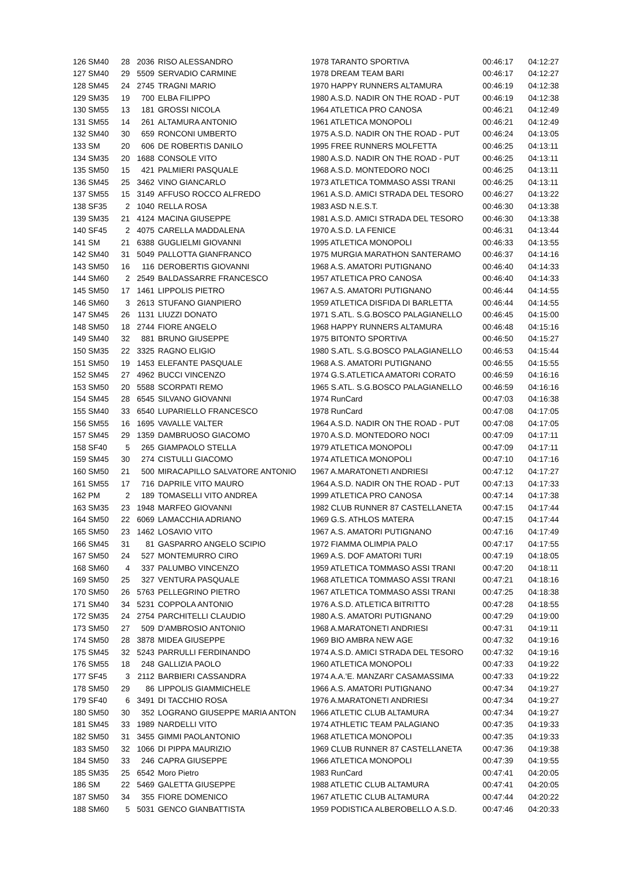| 126 | SM40 | 28 | 2036 | RISO ALESSANDRO | 1978 TARANTO SPORTIVA | 00:46:17 | 04:12:27 |
| 127 | SM40 | 29 | 5509 | SERVADIO CARMINE | 1978 DREAM TEAM BARI | 00:46:17 | 04:12:27 |
| 128 | SM45 | 24 | 2745 | TRAGNI MARIO | 1970 HAPPY RUNNERS ALTAMURA | 00:46:19 | 04:12:38 |
| 129 | SM35 | 19 | 700 | ELBA FILIPPO | 1980 A.S.D. NADIR ON THE ROAD - PUT | 00:46:19 | 04:12:38 |
| 130 | SM55 | 13 | 181 | GROSSI NICOLA | 1964 ATLETICA PRO CANOSA | 00:46:21 | 04:12:49 |
| 131 | SM55 | 14 | 261 | ALTAMURA ANTONIO | 1961 ATLETICA MONOPOLI | 00:46:21 | 04:12:49 |
| 132 | SM40 | 30 | 659 | RONCONI UMBERTO | 1975 A.S.D. NADIR ON THE ROAD - PUT | 00:46:24 | 04:13:05 |
| 133 | SM | 20 | 606 | DE ROBERTIS DANILO | 1995 FREE RUNNERS MOLFETTA | 00:46:25 | 04:13:11 |
| 134 | SM35 | 20 | 1688 | CONSOLE VITO | 1980 A.S.D. NADIR ON THE ROAD - PUT | 00:46:25 | 04:13:11 |
| 135 | SM50 | 15 | 421 | PALMIERI PASQUALE | 1968 A.S.D. MONTEDORO NOCI | 00:46:25 | 04:13:11 |
| 136 | SM45 | 25 | 3462 | VINO GIANCARLO | 1973 ATLETICA TOMMASO ASSI TRANI | 00:46:25 | 04:13:11 |
| 137 | SM55 | 15 | 3149 | AFFUSO ROCCO ALFREDO | 1961 A.S.D. AMICI STRADA DEL TESORO | 00:46:27 | 04:13:22 |
| 138 | SF35 | 2 | 1040 | RELLA ROSA | 1983 ASD N.E.S.T. | 00:46:30 | 04:13:38 |
| 139 | SM35 | 21 | 4124 | MACINA GIUSEPPE | 1981 A.S.D. AMICI STRADA DEL TESORO | 00:46:30 | 04:13:38 |
| 140 | SF45 | 2 | 4075 | CARELLA MADDALENA | 1970 A.S.D. LA FENICE | 00:46:31 | 04:13:44 |
| 141 | SM | 21 | 6388 | GUGLIELMI GIOVANNI | 1995 ATLETICA MONOPOLI | 00:46:33 | 04:13:55 |
| 142 | SM40 | 31 | 5049 | PALLOTTA GIANFRANCO | 1975 MURGIA MARATHON SANTERAMO | 00:46:37 | 04:14:16 |
| 143 | SM50 | 16 | 116 | DEROBERTIS GIOVANNI | 1968 A.S. AMATORI PUTIGNANO | 00:46:40 | 04:14:33 |
| 144 | SM60 | 2 | 2549 | BALDASSARRE FRANCESCO | 1957 ATLETICA PRO CANOSA | 00:46:40 | 04:14:33 |
| 145 | SM50 | 17 | 1461 | LIPPOLIS PIETRO | 1967 A.S. AMATORI PUTIGNANO | 00:46:44 | 04:14:55 |
| 146 | SM60 | 3 | 2613 | STUFANO GIANPIERO | 1959 ATLETICA DISFIDA DI BARLETTA | 00:46:44 | 04:14:55 |
| 147 | SM45 | 26 | 1131 | LIUZZI DONATO | 1971 S.ATL. S.G.BOSCO PALAGIANELLO | 00:46:45 | 04:15:00 |
| 148 | SM50 | 18 | 2744 | FIORE ANGELO | 1968 HAPPY RUNNERS ALTAMURA | 00:46:48 | 04:15:16 |
| 149 | SM40 | 32 | 881 | BRUNO GIUSEPPE | 1975 BITONTO SPORTIVA | 00:46:50 | 04:15:27 |
| 150 | SM35 | 22 | 3325 | RAGNO ELIGIO | 1980 S.ATL. S.G.BOSCO PALAGIANELLO | 00:46:53 | 04:15:44 |
| 151 | SM50 | 19 | 1453 | ELEFANTE PASQUALE | 1968 A.S. AMATORI PUTIGNANO | 00:46:55 | 04:15:55 |
| 152 | SM45 | 27 | 4962 | BUCCI VINCENZO | 1974 G.S.ATLETICA AMATORI CORATO | 00:46:59 | 04:16:16 |
| 153 | SM50 | 20 | 5588 | SCORPATI REMO | 1965 S.ATL. S.G.BOSCO PALAGIANELLO | 00:46:59 | 04:16:16 |
| 154 | SM45 | 28 | 6545 | SILVANO GIOVANNI | 1974 RunCard | 00:47:03 | 04:16:38 |
| 155 | SM40 | 33 | 6540 | LUPARIELLO FRANCESCO | 1978 RunCard | 00:47:08 | 04:17:05 |
| 156 | SM55 | 16 | 1695 | VAVALLE VALTER | 1964 A.S.D. NADIR ON THE ROAD - PUT | 00:47:08 | 04:17:05 |
| 157 | SM45 | 29 | 1359 | DAMBRUOSO GIACOMO | 1970 A.S.D. MONTEDORO NOCI | 00:47:09 | 04:17:11 |
| 158 | SF40 | 5 | 265 | GIAMPAOLO STELLA | 1979 ATLETICA MONOPOLI | 00:47:09 | 04:17:11 |
| 159 | SM45 | 30 | 274 | CISTULLI GIACOMO | 1974 ATLETICA MONOPOLI | 00:47:10 | 04:17:16 |
| 160 | SM50 | 21 | 500 | MIRACAPILLO SALVATORE ANTONIO | 1967 A.MARATONETI ANDRIESI | 00:47:12 | 04:17:27 |
| 161 | SM55 | 17 | 716 | DAPRILE VITO MAURO | 1964 A.S.D. NADIR ON THE ROAD - PUT | 00:47:13 | 04:17:33 |
| 162 | PM | 2 | 189 | TOMASELLI VITO ANDREA | 1999 ATLETICA PRO CANOSA | 00:47:14 | 04:17:38 |
| 163 | SM35 | 23 | 1948 | MARFEO GIOVANNI | 1982 CLUB RUNNER 87 CASTELLANETA | 00:47:15 | 04:17:44 |
| 164 | SM50 | 22 | 6069 | LAMACCHIA ADRIANO | 1969 G.S. ATHLOS MATERA | 00:47:15 | 04:17:44 |
| 165 | SM50 | 23 | 1462 | LOSAVIO VITO | 1967 A.S. AMATORI PUTIGNANO | 00:47:16 | 04:17:49 |
| 166 | SM45 | 31 | 81 | GASPARRO ANGELO SCIPIO | 1972 FIAMMA OLIMPIA PALO | 00:47:17 | 04:17:55 |
| 167 | SM50 | 24 | 527 | MONTEMURRO CIRO | 1969 A.S. DOF AMATORI TURI | 00:47:19 | 04:18:05 |
| 168 | SM60 | 4 | 337 | PALUMBO VINCENZO | 1959 ATLETICA TOMMASO ASSI TRANI | 00:47:20 | 04:18:11 |
| 169 | SM50 | 25 | 327 | VENTURA PASQUALE | 1968 ATLETICA TOMMASO ASSI TRANI | 00:47:21 | 04:18:16 |
| 170 | SM50 | 26 | 5763 | PELLEGRINO PIETRO | 1967 ATLETICA TOMMASO ASSI TRANI | 00:47:25 | 04:18:38 |
| 171 | SM40 | 34 | 5231 | COPPOLA ANTONIO | 1976 A.S.D. ATLETICA BITRITTO | 00:47:28 | 04:18:55 |
| 172 | SM35 | 24 | 2754 | PARCHITELLI CLAUDIO | 1980 A.S. AMATORI PUTIGNANO | 00:47:29 | 04:19:00 |
| 173 | SM50 | 27 | 509 | D'AMBROSIO ANTONIO | 1968 A.MARATONETI ANDRIESI | 00:47:31 | 04:19:11 |
| 174 | SM50 | 28 | 3878 | MIDEA GIUSEPPE | 1969 BIO AMBRA NEW AGE | 00:47:32 | 04:19:16 |
| 175 | SM45 | 32 | 5243 | PARRULLI FERDINANDO | 1974 A.S.D. AMICI STRADA DEL TESORO | 00:47:32 | 04:19:16 |
| 176 | SM55 | 18 | 248 | GALLIZIA PAOLO | 1960 ATLETICA MONOPOLI | 00:47:33 | 04:19:22 |
| 177 | SF45 | 3 | 2112 | BARBIERI CASSANDRA | 1974 A.A.'E. MANZARI' CASAMASSIMA | 00:47:33 | 04:19:22 |
| 178 | SM50 | 29 | 86 | LIPPOLIS GIAMMICHELE | 1966 A.S. AMATORI PUTIGNANO | 00:47:34 | 04:19:27 |
| 179 | SF40 | 6 | 3491 | DI TACCHIO ROSA | 1976 A.MARATONETI ANDRIESI | 00:47:34 | 04:19:27 |
| 180 | SM50 | 30 | 352 | LOGRANO GIUSEPPE MARIA ANTON | 1966 ATLETIC CLUB ALTAMURA | 00:47:34 | 04:19:27 |
| 181 | SM45 | 33 | 1989 | NARDELLI VITO | 1974 ATHLETIC TEAM PALAGIANO | 00:47:35 | 04:19:33 |
| 182 | SM50 | 31 | 3455 | GIMMI PAOLANTONIO | 1968 ATLETICA MONOPOLI | 00:47:35 | 04:19:33 |
| 183 | SM50 | 32 | 1066 | DI PIPPA MAURIZIO | 1969 CLUB RUNNER 87 CASTELLANETA | 00:47:36 | 04:19:38 |
| 184 | SM50 | 33 | 246 | CAPRA GIUSEPPE | 1966 ATLETICA MONOPOLI | 00:47:39 | 04:19:55 |
| 185 | SM35 | 25 | 6542 | Moro Pietro | 1983 RunCard | 00:47:41 | 04:20:05 |
| 186 | SM | 22 | 5469 | GALETTA GIUSEPPE | 1988 ATLETIC CLUB ALTAMURA | 00:47:41 | 04:20:05 |
| 187 | SM50 | 34 | 355 | FIORE DOMENICO | 1967 ATLETIC CLUB ALTAMURA | 00:47:44 | 04:20:22 |
| 188 | SM60 | 5 | 5031 | GENCO GIANBATTISTA | 1959 PODISTICA ALBEROBELLO A.S.D. | 00:47:46 | 04:20:33 |